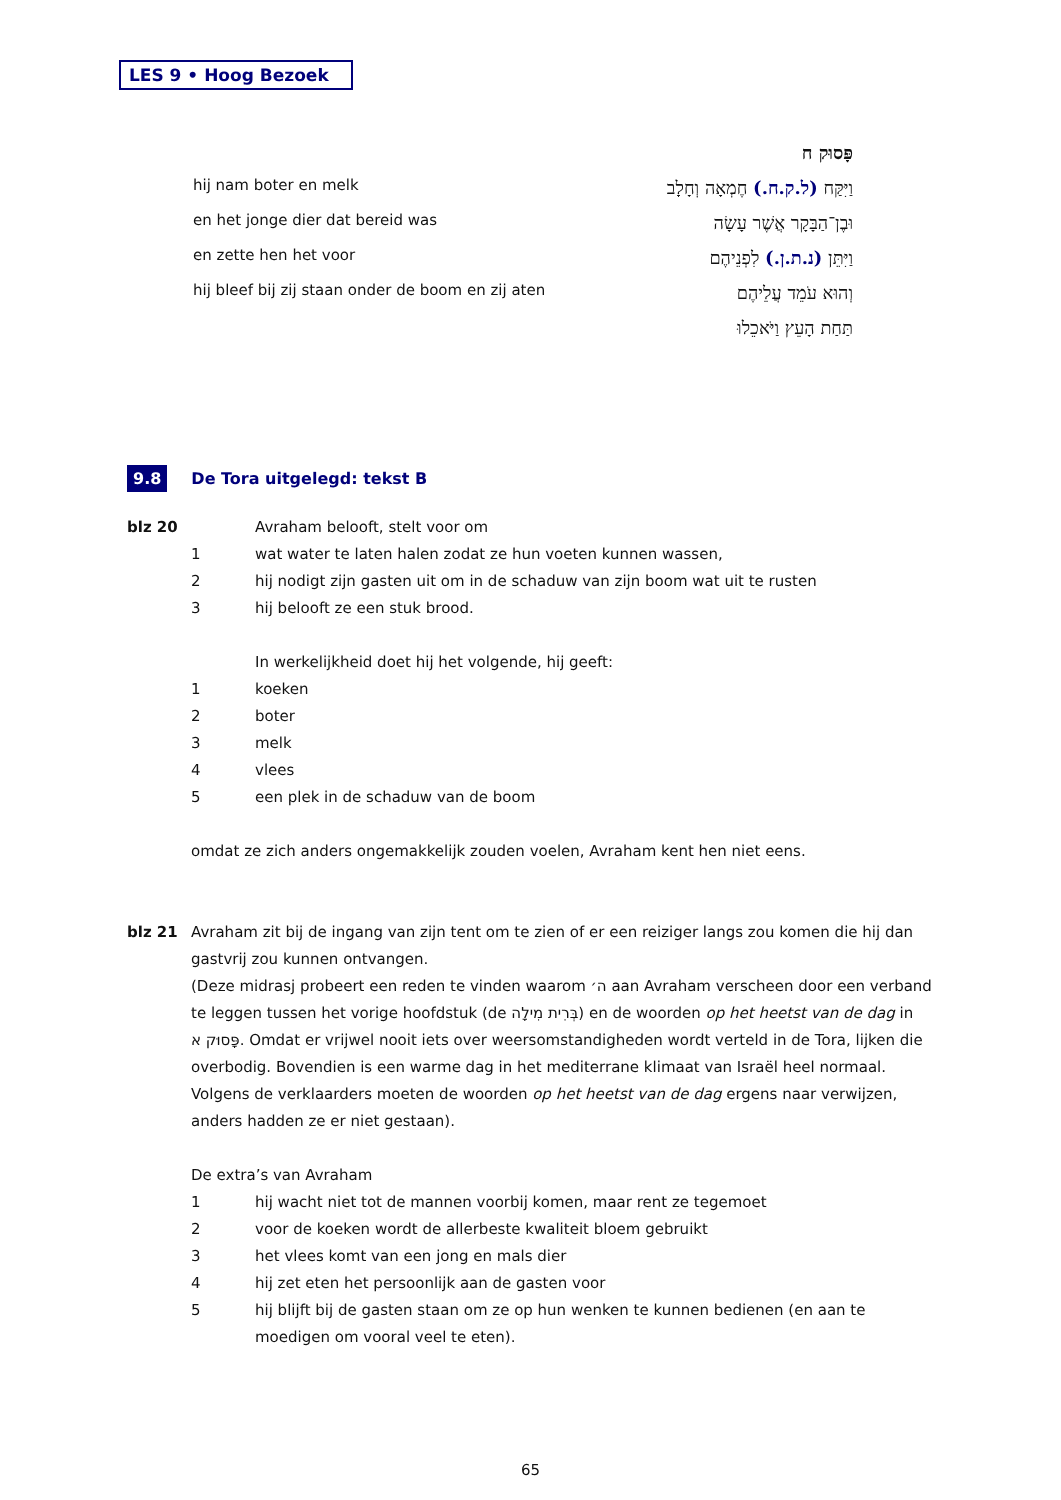LES 9 • Hoog Bezoek
hij nam boter en melk
en het jonge dier dat bereid was
en zette hen het voor
hij bleef bij zij staan onder de boom en zij aten
פָּסוּק ח
וַיִּקַּח (ל.ק.ח.) חֶמְאָה וְחָלָב
וּבֶן־הַבָּקָר אֲשֶׁר עָשָׂה
וַיִּתֵּן (נ.ת.ן.) לִפְנֵיהֶם
וְהוּא עֹמֵד עֲלֵיהֶם
תַּחַת הָעֵץ וַיֹּאכֵלוּ
9.8 De Tora uitgelegd: tekst B
blz 20 Avraham belooft, stelt voor om
1 wat water te laten halen zodat ze hun voeten kunnen wassen,
2 hij nodigt zijn gasten uit om in de schaduw van zijn boom wat uit te rusten
3 hij belooft ze een stuk brood.
In werkelijkheid doet hij het volgende, hij geeft:
1 koeken
2 boter
3 melk
4 vlees
5 een plek in de schaduw van de boom
omdat ze zich anders ongemakkelijk zouden voelen, Avraham kent hen niet eens.
blz 21 Avraham zit bij de ingang van zijn tent om te zien of er een reiziger langs zou komen die hij dan gastvrij zou kunnen ontvangen.
(Deze midrasj probeert een reden te vinden waarom ה׳ aan Avraham verscheen door een verband te leggen tussen het vorige hoofdstuk (de בְּרִית מִילָה) en de woorden op het heetst van de dag in פָּסוּק א. Omdat er vrijwel nooit iets over weersomstandigheden wordt verteld in de Tora, lijken die overbodig. Bovendien is een warme dag in het mediterrane klimaat van Israël heel normaal. Volgens de verklaarders moeten de woorden op het heetst van de dag ergens naar verwijzen, anders hadden ze er niet gestaan).
De extra’s van Avraham
1 hij wacht niet tot de mannen voorbij komen, maar rent ze tegemoet
2 voor de koeken wordt de allerbeste kwaliteit bloem gebruikt
3 het vlees komt van een jong en mals dier
4 hij zet eten het persoonlijk aan de gasten voor
5 hij blijft bij de gasten staan om ze op hun wenken te kunnen bedienen (en aan te moedigen om vooral veel te eten).
65